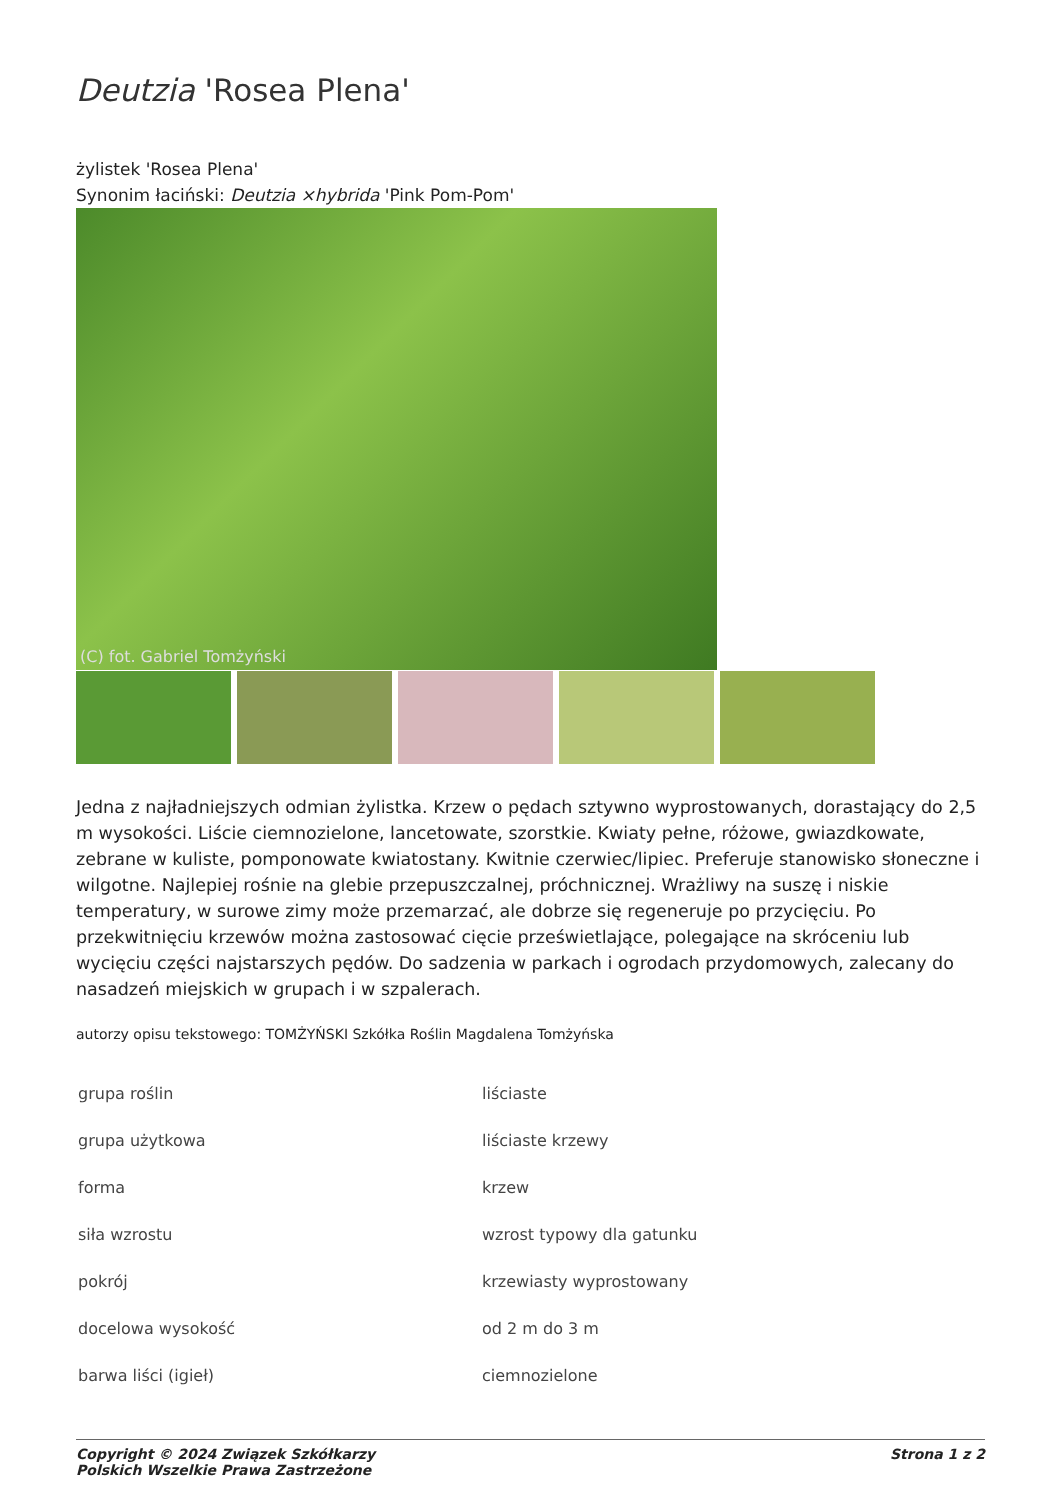Deutzia 'Rosea Plena'
żylistek 'Rosea Plena'
Synonim łaciński: Deutzia ×hybrida 'Pink Pom-Pom'
(C) fot. Gabriel Tomżyński
Jedna z najładniejszych odmian żylistka. Krzew o pędach sztywno wyprostowanych, dorastający do 2,5 m wysokości. Liście ciemnozielone, lancetowate, szorstkie. Kwiaty pełne, różowe, gwiazdkowate, zebrane w kuliste, pomponowate kwiatostany. Kwitnie czerwiec/lipiec. Preferuje stanowisko słoneczne i wilgotne. Najlepiej rośnie na glebie przepuszczalnej, próchnicznej. Wrażliwy na suszę i niskie temperatury, w surowe zimy może przemarzać, ale dobrze się regeneruje po przycięciu. Po przekwitnięciu krzewów można zastosować cięcie prześwietlające, polegające na skróceniu lub wycięciu części najstarszych pędów. Do sadzenia w parkach i ogrodach przydomowych, zalecany do nasadzeń miejskich w grupach i w szpalerach.
autorzy opisu tekstowego: TOMŻYŃSKI Szkółka Roślin Magdalena Tomżyńska
| grupa roślin | liściaste |
| grupa użytkowa | liściaste krzewy |
| forma | krzew |
| siła wzrostu | wzrost typowy dla gatunku |
| pokrój | krzewiasty wyprostowany |
| docelowa wysokość | od 2 m do 3 m |
| barwa liści (igieł) | ciemnozielone |
Copyright © 2024 Związek Szkółkarzy
Polskich Wszelkie Prawa Zastrzeżone
Strona 1 z 2